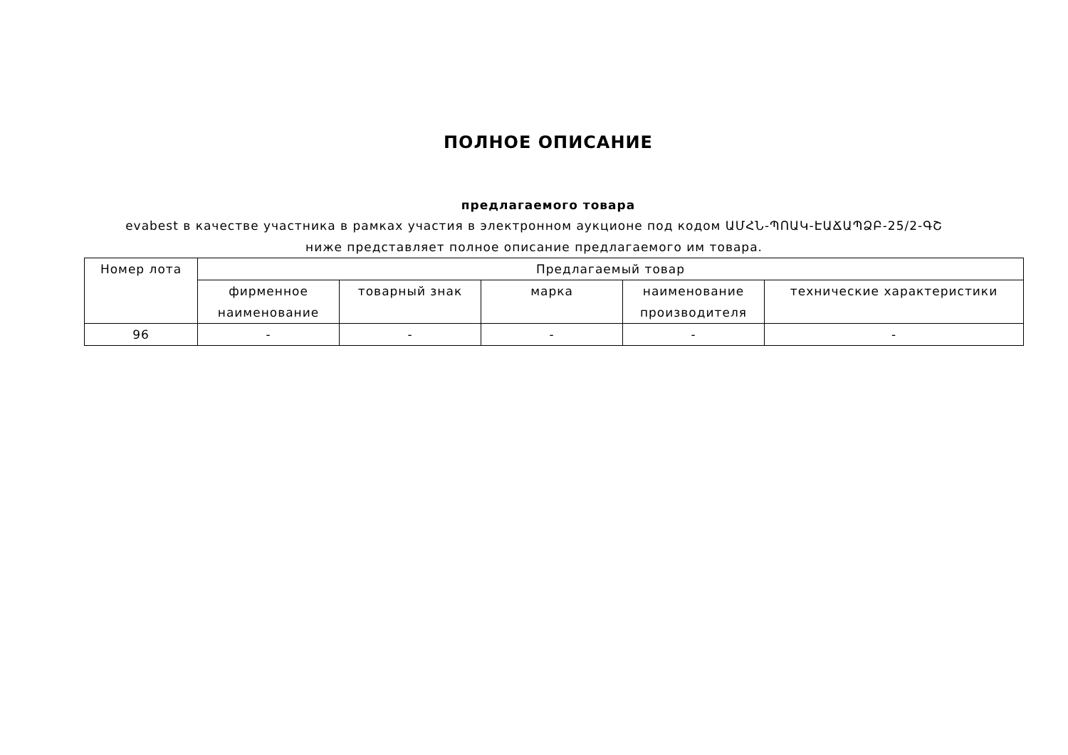ПОЛНОЕ ОПИСАНИЕ
предлагаемого товара
evabest в качестве участника в рамках участия в электронном аукционе под кодом ԱՄՀՆ-ՊՈԱԿ-ԷԱՃԱՊՁԲ-25/2-ԳՇ ниже представляет полное описание предлагаемого им товара.
| Номер лота | Предлагаемый товар | | | | |
| --- | --- | --- | --- | --- | --- |
| | фирменное наименование | товарный знак | марка | наименование производителя | технические характеристики |
| 96 | - | - | - | - | - |